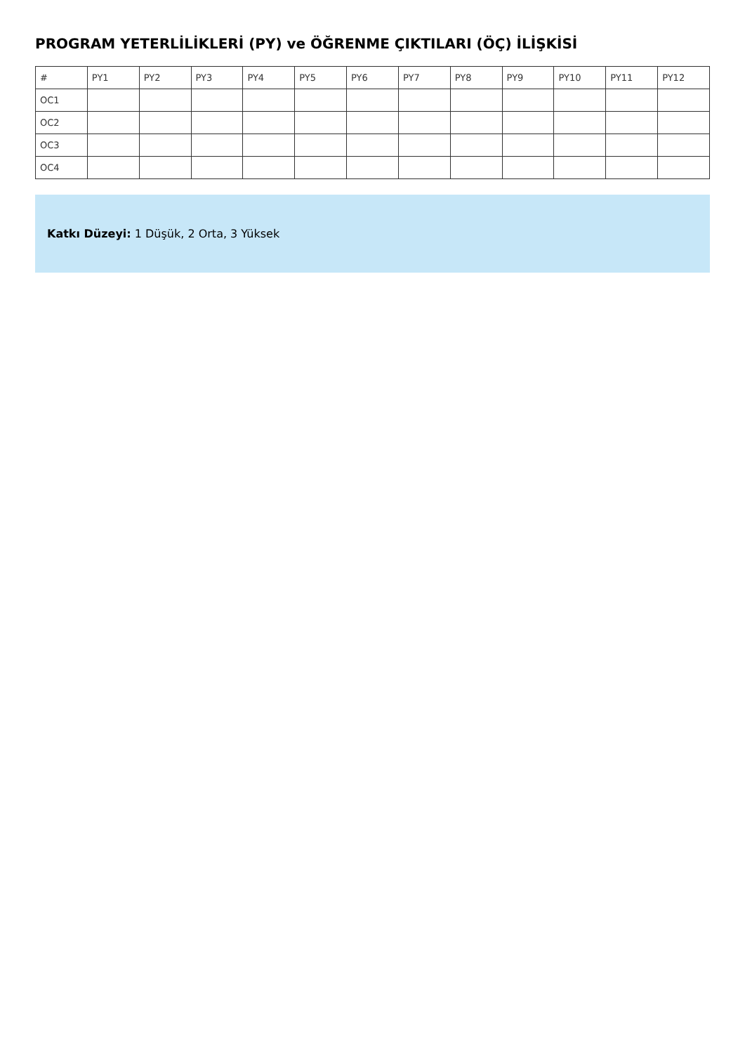PROGRAM YETERLİLİKLERİ (PY) ve ÖĞRENME ÇIKTILARI (ÖÇ) İLİŞKİSİ
| # | PY1 | PY2 | PY3 | PY4 | PY5 | PY6 | PY7 | PY8 | PY9 | PY10 | PY11 | PY12 |
| --- | --- | --- | --- | --- | --- | --- | --- | --- | --- | --- | --- | --- |
| OC1 | | | | | | | | | | | | |
| OC2 | | | | | | | | | | | | |
| OC3 | | | | | | | | | | | | |
| OC4 | | | | | | | | | | | | |
Katkı Düzeyi: 1 Düşük, 2 Orta, 3 Yüksek